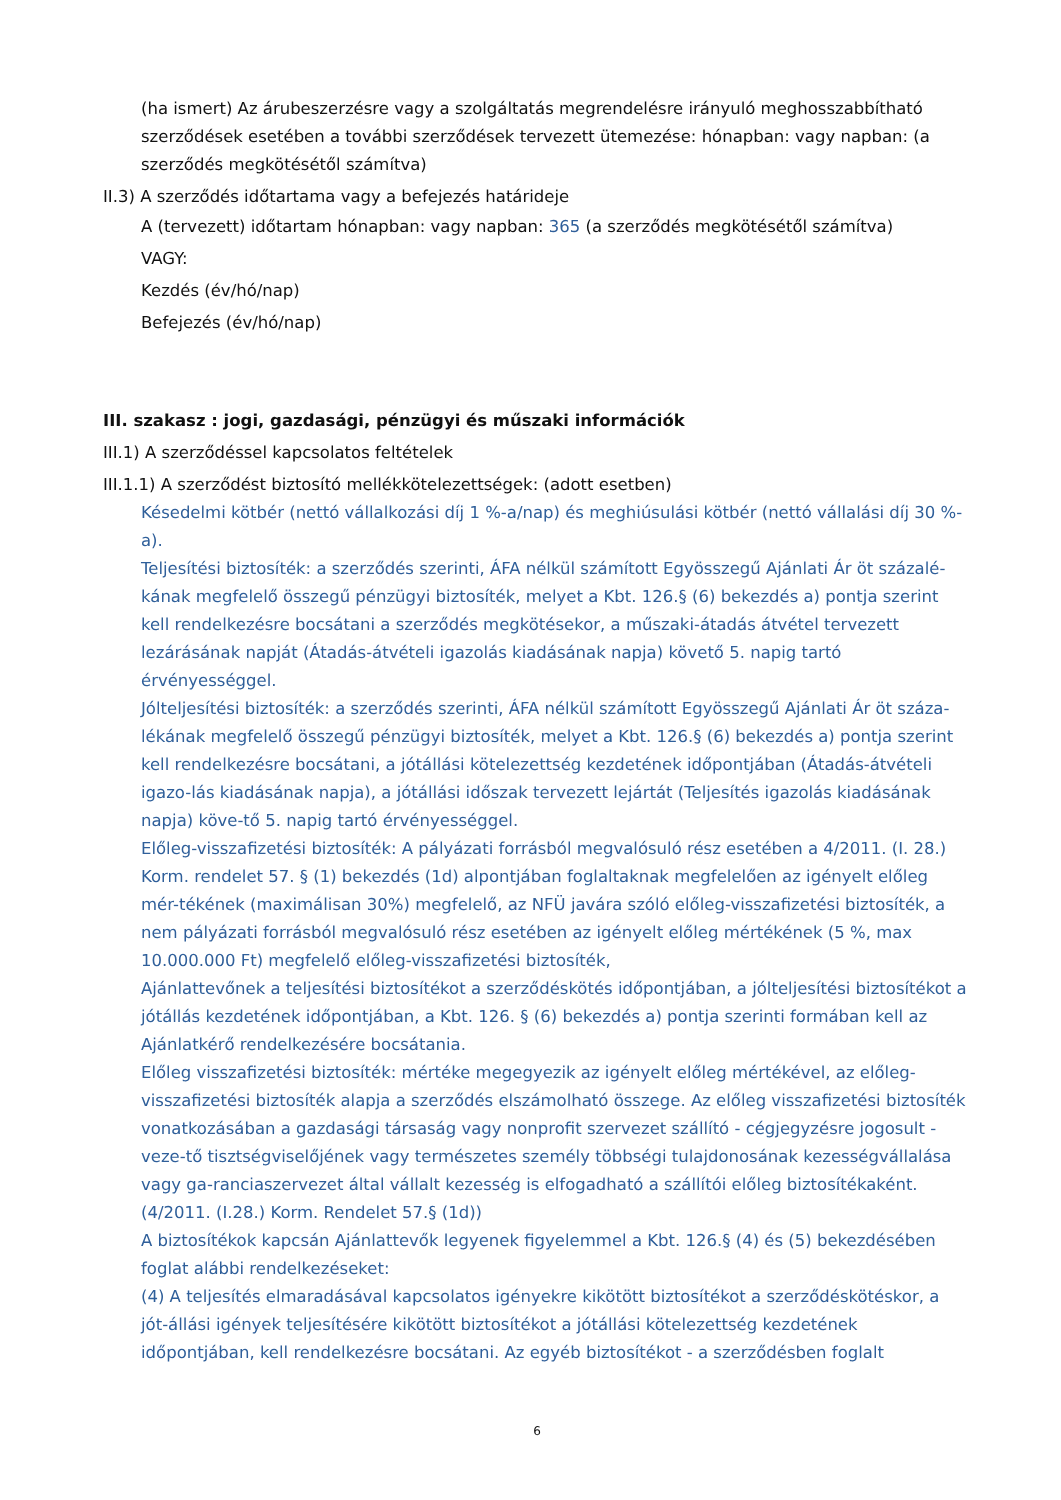(ha ismert) Az árubeszerzésre vagy a szolgáltatás megrendelésre irányuló meghosszabbítható szerződések esetében a további szerződések tervezett ütemezése: hónapban: vagy napban: (a szerződés megkötésétől számítva)
II.3) A szerződés időtartama vagy a befejezés határideje
A (tervezett) időtartam hónapban: vagy napban: 365 (a szerződés megkötésétől számítva)
VAGY:
Kezdés (év/hó/nap)
Befejezés (év/hó/nap)
III. szakasz : jogi, gazdasági, pénzügyi és műszaki információk
III.1) A szerződéssel kapcsolatos feltételek
III.1.1) A szerződést biztosító mellékkötelezettségek: (adott esetben)
Késedelmi kötbér (nettó vállalkozási díj 1 %-a/nap) és meghiúsulási kötbér (nettó vállalási díj 30 %-a).
Teljesítési biztosíték: a szerződés szerinti, ÁFA nélkül számított Egyösszegű Ajánlati Ár öt százalé-kának megfelelő összegű pénzügyi biztosíték, melyet a Kbt. 126.§ (6) bekezdés a) pontja szerint kell rendelkezésre bocsátani a szerződés megkötésekor, a műszaki-átadás átvétel tervezett lezárásának napját (Átadás-átvételi igazolás kiadásának napja) követő 5. napig tartó érvényességgel.
Jólteljesítési biztosíték: a szerződés szerinti, ÁFA nélkül számított Egyösszegű Ajánlati Ár öt száza-lékának megfelelő összegű pénzügyi biztosíték, melyet a Kbt. 126.§ (6) bekezdés a) pontja szerint kell rendelkezésre bocsátani, a jótállási kötelezettség kezdetének időpontjában (Átadás-átvételi igazo-lás kiadásának napja), a jótállási időszak tervezett lejártát (Teljesítés igazolás kiadásának napja) köve-tő 5. napig tartó érvényességgel.
Előleg-visszafizetési biztosíték: A pályázati forrásból megvalósuló rész esetében a 4/2011. (I. 28.) Korm. rendelet 57. § (1) bekezdés (1d) alpontjában foglaltaknak megfelelően az igényelt előleg mér-tékének (maximálisan 30%) megfelelő, az NFÜ javára szóló előleg-visszafizetési biztosíték, a nem pályázati forrásból megvalósuló rész esetében az igényelt előleg mértékének (5 %, max 10.000.000 Ft) megfelelő előleg-visszafizetési biztosíték,
Ajánlattevőnek a teljesítési biztosítékot a szerződéskötés időpontjában, a jólteljesítési biztosítékot a jótállás kezdetének időpontjában, a Kbt. 126. § (6) bekezdés a) pontja szerinti formában kell az Ajánlatkérő rendelkezésére bocsátania.
Előleg visszafizetési biztosíték: mértéke megegyezik az igényelt előleg mértékével, az előleg-visszafizetési biztosíték alapja a szerződés elszámolható összege. Az előleg visszafizetési biztosíték vonatkozásában a gazdasági társaság vagy nonprofit szervezet szállító - cégjegyzésre jogosult - veze-tő tisztségviselőjének vagy természetes személy többségi tulajdonosának kezességvállalása vagy ga-ranciaszervezet által vállalt kezesség is elfogadható a szállítói előleg biztosítékaként. (4/2011. (I.28.) Korm. Rendelet 57.§ (1d))
A biztosítékok kapcsán Ajánlattevők legyenek figyelemmel a Kbt. 126.§ (4) és (5) bekezdésében foglat alábbi rendelkezéseket:
(4) A teljesítés elmaradásával kapcsolatos igényekre kikötött biztosítékot a szerződéskötéskor, a jót-állási igények teljesítésére kikötött biztosítékot a jótállási kötelezettség kezdetének időpontjában, kell rendelkezésre bocsátani. Az egyéb biztosítékot - a szerződésben foglalt
6